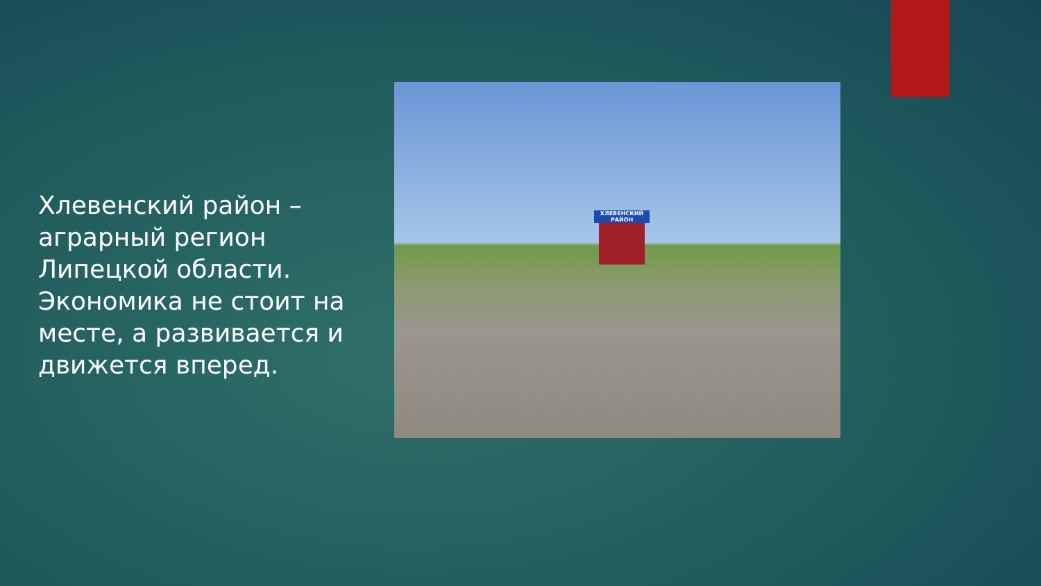Хлевенский район – аграрный регион Липецкой области. Экономика не стоит на месте, а развивается и движется вперед.
ХЛЕВЕНСКИЙ РАЙОН